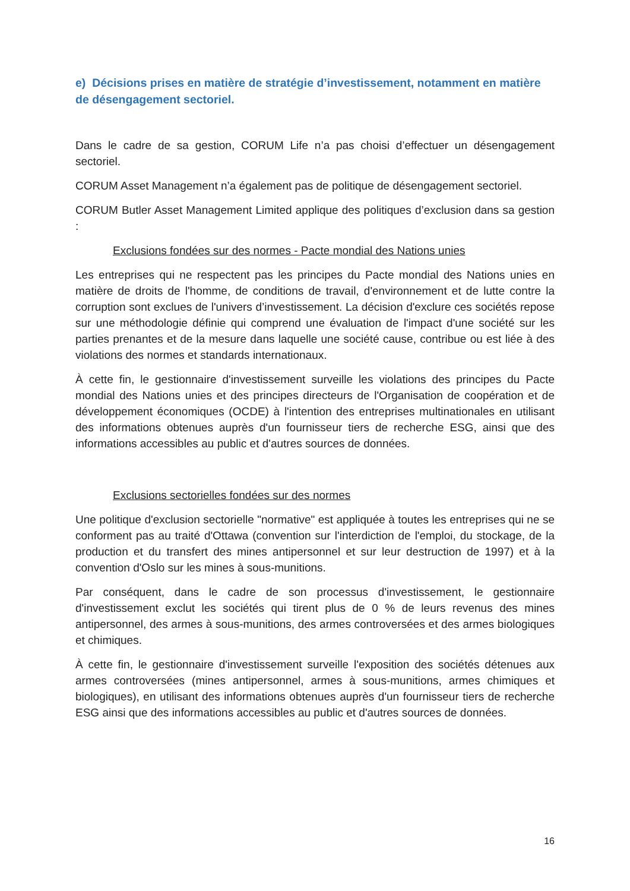e) Décisions prises en matière de stratégie d’investissement, notamment en matière de désengagement sectoriel.
Dans le cadre de sa gestion, CORUM Life n’a pas choisi d’effectuer un désengagement sectoriel.
CORUM Asset Management n’a également pas de politique de désengagement sectoriel.
CORUM Butler Asset Management Limited applique des politiques d’exclusion dans sa gestion :
Exclusions fondées sur des normes - Pacte mondial des Nations unies
Les entreprises qui ne respectent pas les principes du Pacte mondial des Nations unies en matière de droits de l'homme, de conditions de travail, d'environnement et de lutte contre la corruption sont exclues de l'univers d’investissement. La décision d'exclure ces sociétés repose sur une méthodologie définie qui comprend une évaluation de l'impact d'une société sur les parties prenantes et de la mesure dans laquelle une société cause, contribue ou est liée à des violations des normes et standards internationaux.
À cette fin, le gestionnaire d'investissement surveille les violations des principes du Pacte mondial des Nations unies et des principes directeurs de l'Organisation de coopération et de développement économiques (OCDE) à l'intention des entreprises multinationales en utilisant des informations obtenues auprès d'un fournisseur tiers de recherche ESG, ainsi que des informations accessibles au public et d'autres sources de données.
Exclusions sectorielles fondées sur des normes
Une politique d'exclusion sectorielle "normative" est appliquée à toutes les entreprises qui ne se conforment pas au traité d'Ottawa (convention sur l'interdiction de l'emploi, du stockage, de la production et du transfert des mines antipersonnel et sur leur destruction de 1997) et à la convention d'Oslo sur les mines à sous-munitions.
Par conséquent, dans le cadre de son processus d'investissement, le gestionnaire d'investissement exclut les sociétés qui tirent plus de 0 % de leurs revenus des mines antipersonnel, des armes à sous-munitions, des armes controversées et des armes biologiques et chimiques.
À cette fin, le gestionnaire d'investissement surveille l'exposition des sociétés détenues aux armes controversées (mines antipersonnel, armes à sous-munitions, armes chimiques et biologiques), en utilisant des informations obtenues auprès d'un fournisseur tiers de recherche ESG ainsi que des informations accessibles au public et d'autres sources de données.
16